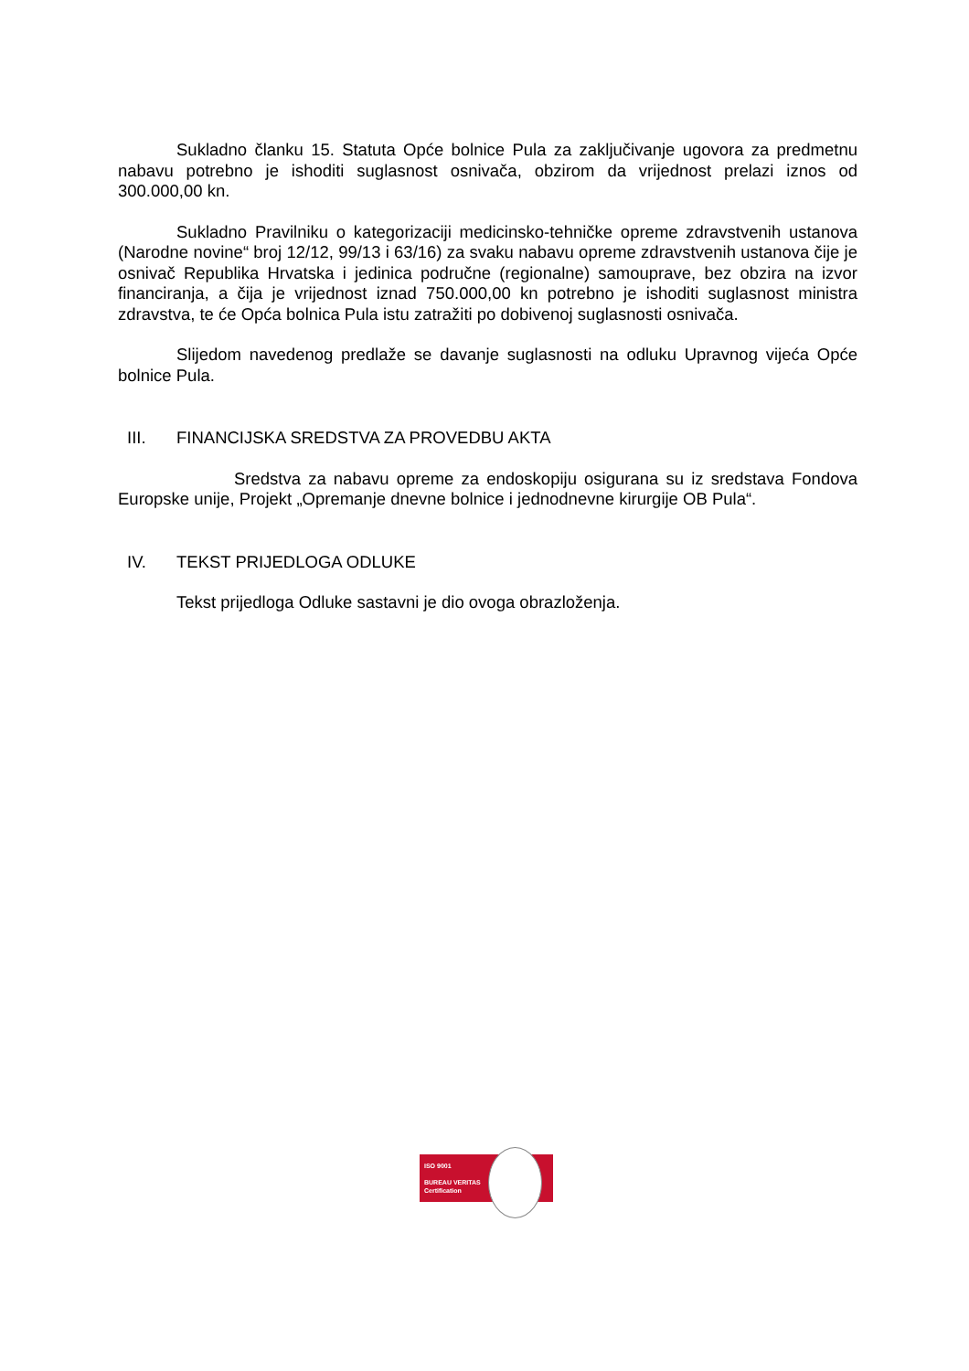Sukladno članku 15. Statuta Opće bolnice Pula za zaključivanje ugovora za predmetnu nabavu potrebno je ishoditi suglasnost osnivača, obzirom da vrijednost prelazi iznos od 300.000,00 kn.
Sukladno Pravilniku o kategorizaciji medicinsko-tehničke opreme zdravstvenih ustanova (Narodne novine“ broj 12/12, 99/13 i 63/16) za svaku nabavu opreme zdravstvenih ustanova čije je osnivač Republika Hrvatska i jedinica područne (regionalne) samouprave, bez obzira na izvor financiranja, a čija je vrijednost iznad 750.000,00 kn potrebno je ishoditi suglasnost ministra zdravstva, te će Opća bolnica Pula istu zatražiti po dobivenoj suglasnosti osnivača.
Slijedom navedenog predlaže se davanje suglasnosti na odluku Upravnog vijeća Opće bolnice Pula.
III. FINANCIJSKA SREDSTVA ZA PROVEDBU AKTA
Sredstva za nabavu opreme za endoskopiju osigurana su iz sredstava Fondova Europske unije, Projekt „Opremanje dnevne bolnice i jednodnevne kirurgije OB Pula“.
IV. TEKST PRIJEDLOGA ODLUKE
Tekst prijedloga Odluke sastavni je dio ovoga obrazloženja.
ISO 9001
BUREAU VERITAS
Certification